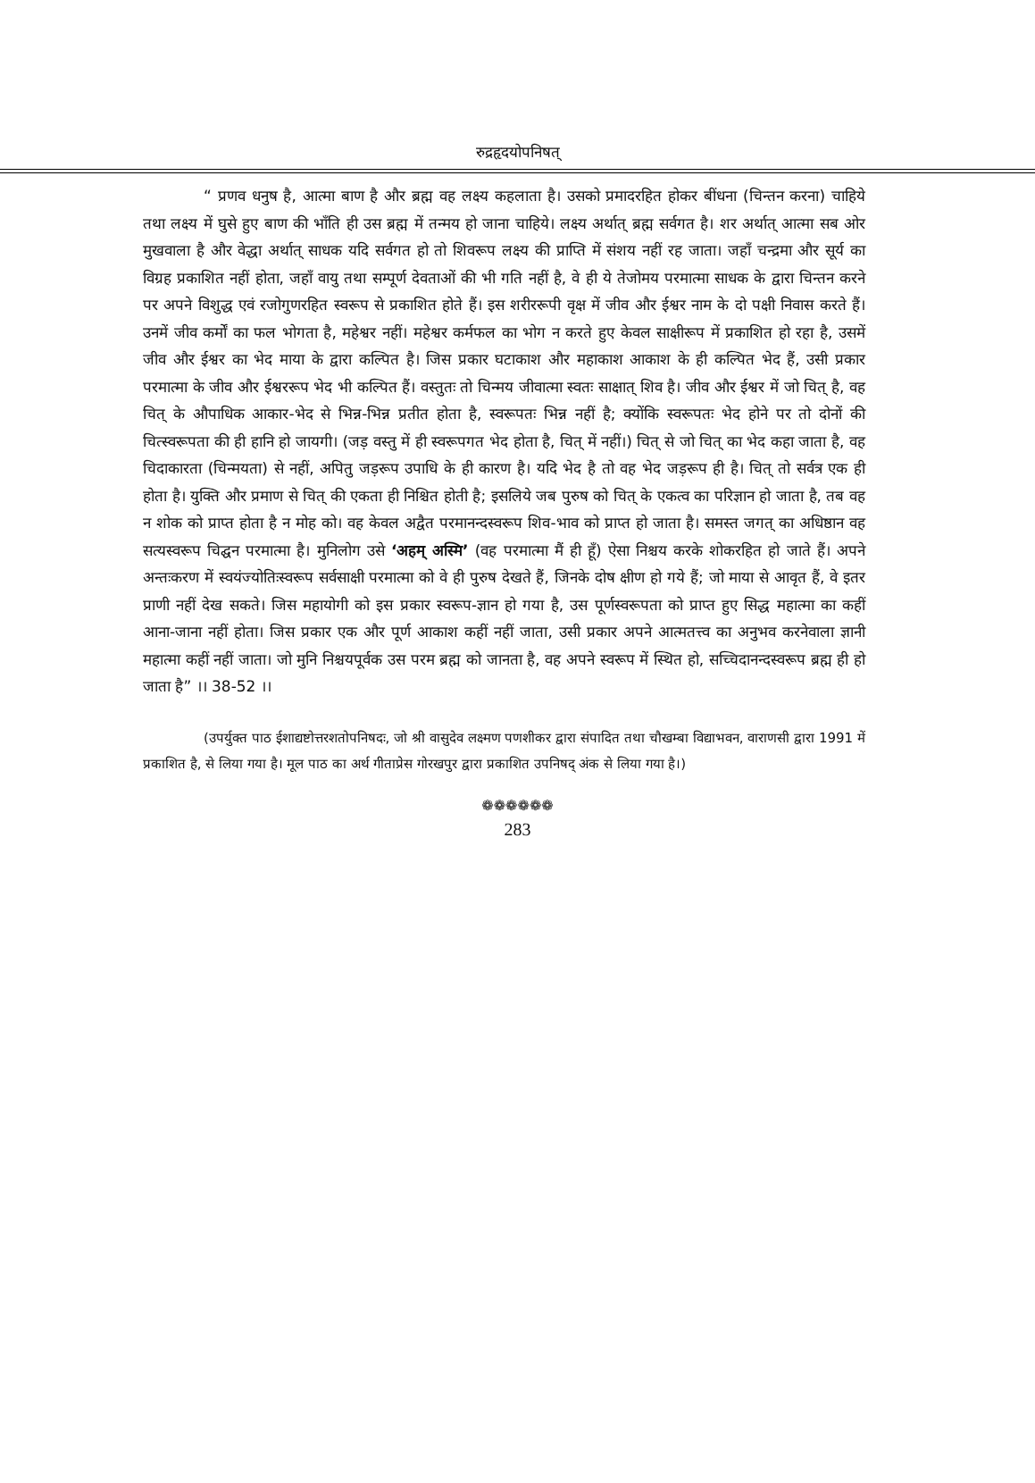रुद्रहृदयोपनिषत्
“ प्रणव धनुष है, आत्मा बाण है और ब्रह्म वह लक्ष्य कहलाता है। उसको प्रमादरहित होकर बींधना (चिन्तन करना) चाहिये तथा लक्ष्य में घुसे हुए बाण की भाँति ही उस ब्रह्म में तन्मय हो जाना चाहिये। लक्ष्य अर्थात् ब्रह्म सर्वगत है। शर अर्थात् आत्मा सब ओर मुखवाला है और वेद्धा अर्थात् साधक यदि सर्वगत हो तो शिवरूप लक्ष्य की प्राप्ति में संशय नहीं रह जाता। जहाँ चन्द्रमा और सूर्य का विग्रह प्रकाशित नहीं होता, जहाँ वायु तथा सम्पूर्ण देवताओं की भी गति नहीं है, वे ही ये तेजोमय परमात्मा साधक के द्वारा चिन्तन करने पर अपने विशुद्ध एवं रजोगुणरहित स्वरूप से प्रकाशित होते हैं। इस शरीररूपी वृक्ष में जीव और ईश्वर नाम के दो पक्षी निवास करते हैं। उनमें जीव कर्मों का फल भोगता है, महेश्वर नहीं। महेश्वर कर्मफल का भोग न करते हुए केवल साक्षीरूप में प्रकाशित हो रहा है, उसमें जीव और ईश्वर का भेद माया के द्वारा कल्पित है। जिस प्रकार घटाकाश और महाकाश आकाश के ही कल्पित भेद हैं, उसी प्रकार परमात्मा के जीव और ईश्वररूप भेद भी कल्पित हैं। वस्तुतः तो चिन्मय जीवात्मा स्वतः साक्षात् शिव है। जीव और ईश्वर में जो चित् है, वह चित् के औपाधिक आकार-भेद से भिन्न-भिन्न प्रतीत होता है, स्वरूपतः भिन्न नहीं है; क्योंकि स्वरूपतः भेद होने पर तो दोनों की चित्स्वरूपता की ही हानि हो जायगी। (जड़ वस्तु में ही स्वरूपगत भेद होता है, चित् में नहीं।) चित् से जो चित् का भेद कहा जाता है, वह चिदाकारता (चिन्मयता) से नहीं, अपितु जड़रूप उपाधि के ही कारण है। यदि भेद है तो वह भेद जड़रूप ही है। चित् तो सर्वत्र एक ही होता है। युक्ति और प्रमाण से चित् की एकता ही निश्चित होती है; इसलिये जब पुरुष को चित् के एकत्व का परिज्ञान हो जाता है, तब वह न शोक को प्राप्त होता है न मोह को। वह केवल अद्वैत परमानन्दस्वरूप शिव-भाव को प्राप्त हो जाता है। समस्त जगत् का अधिष्ठान वह सत्यस्वरूप चिद्घन परमात्मा है। मुनिलोग उसे ‘अहम् अस्मि’ (वह परमात्मा मैं ही हूँ) ऐसा निश्चय करके शोकरहित हो जाते हैं। अपने अन्तःकरण में स्वयंज्योतिःस्वरूप सर्वसाक्षी परमात्मा को वे ही पुरुष देखते हैं, जिनके दोष क्षीण हो गये हैं; जो माया से आवृत हैं, वे इतर प्राणी नहीं देख सकते। जिस महायोगी को इस प्रकार स्वरूप-ज्ञान हो गया है, उस पूर्णस्वरूपता को प्राप्त हुए सिद्ध महात्मा का कहीं आना-जाना नहीं होता। जिस प्रकार एक और पूर्ण आकाश कहीं नहीं जाता, उसी प्रकार अपने आत्मतत्त्व का अनुभव करनेवाला ज्ञानी महात्मा कहीं नहीं जाता। जो मुनि निश्चयपूर्वक उस परम ब्रह्म को जानता है, वह अपने स्वरूप में स्थित हो, सच्चिदानन्दस्वरूप ब्रह्म ही हो जाता है” ।। 38-52 ।।
(उपर्युक्त पाठ ईशाद्यष्टोत्तरशतोपनिषदः, जो श्री वासुदेव लक्ष्मण पणशीकर द्वारा संपादित तथा चौखम्बा विद्याभवन, वाराणसी द्वारा 1991 में प्रकाशित है, से लिया गया है। मूल पाठ का अर्थ गीताप्रेस गोरखपुर द्वारा प्रकाशित उपनिषद् अंक से लिया गया है।)
❁❁❁❁❁❁
283